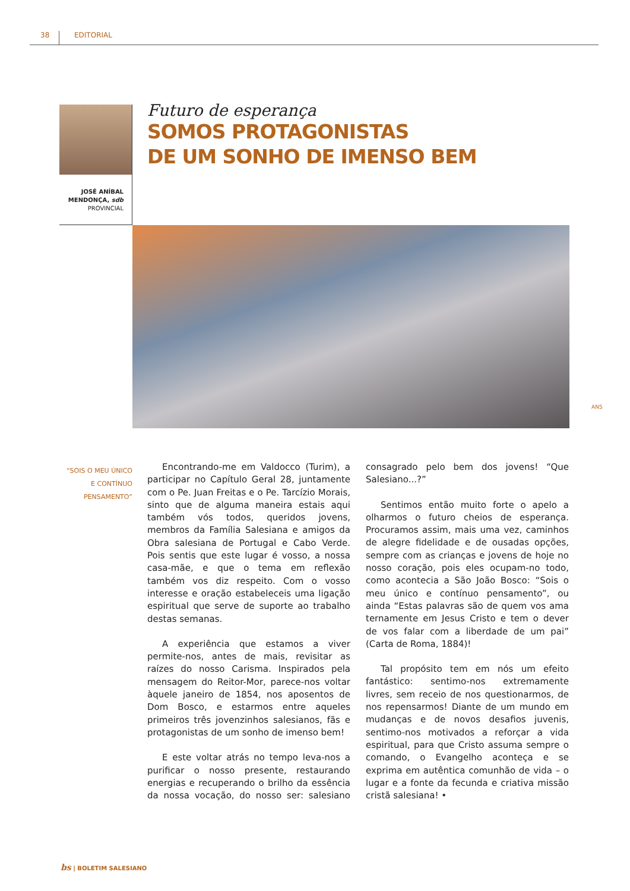38 EDITORIAL
Futuro de esperança
SOMOS PROTAGONISTAS
DE UM SONHO DE IMENSO BEM
JOSÉ ANÍBAL MENDONÇA, sdb
PROVINCIAL
ANS
“SOIS O MEU ÚNICO E CONTÍNUO PENSAMENTO”
Encontrando-me em Valdocco (Turim), a participar no Capítulo Geral 28, juntamente com o Pe. Juan Freitas e o Pe. Tarcízio Morais, sinto que de alguma maneira estais aqui também vós todos, queridos jovens, membros da Família Salesiana e amigos da Obra salesiana de Portugal e Cabo Verde. Pois sentis que este lugar é vosso, a nossa casa-mãe, e que o tema em reflexão também vos diz respeito. Com o vosso interesse e oração estabeleceis uma ligação espiritual que serve de suporte ao trabalho destas semanas.
A experiência que estamos a viver permite-nos, antes de mais, revisitar as raízes do nosso Carisma. Inspirados pela mensagem do Reitor-Mor, parece-nos voltar àquele janeiro de 1854, nos aposentos de Dom Bosco, e estarmos entre aqueles primeiros três jovenzinhos salesianos, fãs e protagonistas de um sonho de imenso bem!
E este voltar atrás no tempo leva-nos a purificar o nosso presente, restaurando energias e recuperando o brilho da essência da nossa vocação, do nosso ser: salesiano consagrado pelo bem dos jovens! “Que Salesiano...?”
Sentimos então muito forte o apelo a olharmos o futuro cheios de esperança. Procuramos assim, mais uma vez, caminhos de alegre fidelidade e de ousadas opções, sempre com as crianças e jovens de hoje no nosso coração, pois eles ocupam-no todo, como acontecia a São João Bosco: “Sois o meu único e contínuo pensamento”, ou ainda “Estas palavras são de quem vos ama ternamente em Jesus Cristo e tem o dever de vos falar com a liberdade de um pai” (Carta de Roma, 1884)!
Tal propósito tem em nós um efeito fantástico: sentimo-nos extremamente livres, sem receio de nos questionarmos, de nos repensarmos! Diante de um mundo em mudanças e de novos desafios juvenis, sentimo-nos motivados a reforçar a vida espiritual, para que Cristo assuma sempre o comando, o Evangelho aconteça e se exprima em autêntica comunhão de vida – o lugar e a fonte da fecunda e criativa missão cristã salesiana! •
bs | BOLETIM SALESIANO